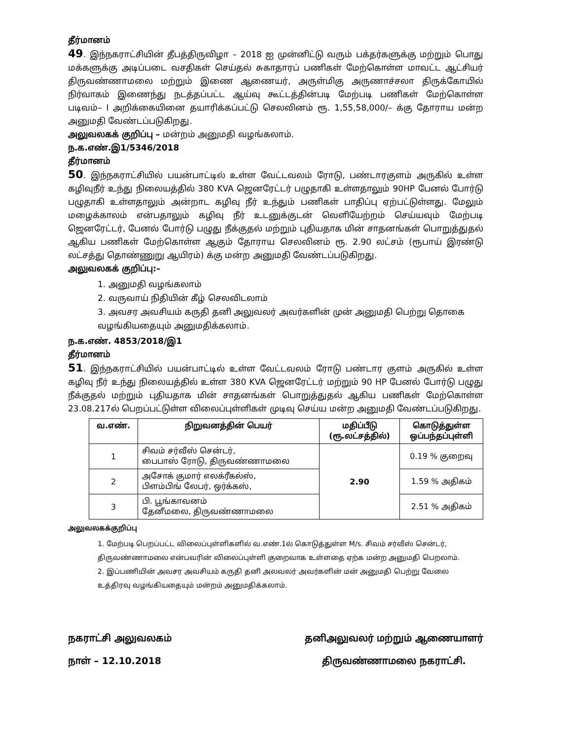தீர்மானம்
49. இந்நகராட்சியின் தீபத்திருவிழா – 2018 ஐ முன்னிட்டு வரும் பக்தர்களுக்கு மற்றும் பொது மக்களுக்கு அடிப்படை வசதிகள் செய்தல் சுகாதாரப் பணிகள் மேற்கொள்ள மாவட்ட ஆட்சியர் திருவண்ணாமலை மற்றும் இணை ஆணையர், அருள்மிகு அருணாச்சலா திருக்கோயில் நிர்வாகம் இணைந்து நடத்தப்பட்ட ஆய்வு கூட்டத்தின்படி மேற்படி பணிகள் மேற்கொள்ள படிவம்– I அறிக்கையினை தயாரிக்கப்பட்டு செலவினம் ரூ. 1,55,58,000/– க்கு தோராய மன்ற அனுமதி வேண்டப்படுகிறது.
அலுவலகக் குறிப்பு – மன்றம் அனுமதி வழங்கலாம்.
ந.க.எண்.இ1/5346/2018
தீர்மானம்
50. இந்நகராட்சியில் பயன்பாட்டில் உள்ள வேட்டவலம் ரோடு, பண்டாரகுளம் அருகில் உள்ள கழிவுநீர் உந்து நிலையத்தில் 380 KVA ஜெனரேட்டர் பழுதாகி உள்ளதாலும் 90HP பேனல் போர்டு பழுதாகி உள்ளதாலும் அன்றாட கழிவு நீர் உந்தும் பணிகள் பாதிப்பு ஏற்பட்டுள்ளது. மேலும் மழைக்காலம் என்பதாலும் கழிவு நீர் உடனுக்குடன் வெளியேற்றம் செய்யவும் மேற்படி ஜெனரேட்டர், பேனல் போர்டு பழுது நீக்குதல் மற்றும் புதியதாக மின் சாதனங்கள் பொறுத்துதல் ஆகிய பணிகள் மேற்கொள்ள ஆகும் தோராய செலவினம் ரூ. 2.90 லட்சம் (ரூபாய் இரண்டு லட்சத்து தொண்ணுறு ஆயிரம்) க்கு மன்ற அனுமதி வேண்டப்படுகிறது.
அலுவலகக் குறிப்பு:–
1. அனுமதி வழங்கலாம்
2. வருவாய் நிதியின் கீழ் செலவிடலாம்
3. அவசர அவசியம் கருதி தனி அலுவலர் அவர்களின் முன் அனுமதி பெற்று தொகை வழங்கியதையும் அனுமதிக்கலாம்.
ந.க.எண். 4853/2018/இ1
தீர்மானம்
51. இந்நகராட்சியில் பயன்பாட்டில் உள்ள வேட்டவலம் ரோடு பண்டார குளம் அருகில் உள்ள கழிவு நீர் உந்து நிலையத்தில் உள்ள 380 KVA ஜெனரேட்டர் மற்றும் 90 HP பேனல் போர்டு பழுது நீக்குதல் மற்றும் புதியதாக மின் சாதனங்கள் பொறுத்துதல் ஆகிய பணிகள் மேற்கொள்ள 23.08.217ல் பெறப்பட்டுள்ள விலைப்புள்ளிகள் முடிவு செய்ய மன்ற அனுமதி வேண்டப்படுகிறது.
| வ.எண். | நிறுவனத்தின் பெயர் | மதிப்பீடு (ரூ.லட்சத்தில்) | கொடுத்துள்ள ஒப்பந்தப்புள்ளி |
| --- | --- | --- | --- |
| 1 | சிவம் சர்வீஸ் சென்டர், பைபாஸ் ரோடு, திருவண்ணாமலை | 2.90 | 0.19 % குறைவு |
| 2 | அசோக் குமார் எலக்ரீகல்ஸ், பிளம்பிங் லேபர், ஒர்க்கஸ், | | 1.59 % அதிகம் |
| 3 | பி. பூங்காவனம் தேனீமலை, திருவண்ணாமலை | | 2.51 % அதிகம் |
அலுவலகக்குறிப்பு
1. மேற்படி பெறப்பட்ட விலைப்புள்ளிகளில் வ.எண்.1ல் கொடுத்துள்ள M/s. சிவம் சர்வீஸ் சென்டர், திருவண்ணாமலை என்பவரின் விலைப்புள்ளி குறைவாக உள்ளதை ஏற்க மன்ற அனுமதி பெறலாம்.
2. இப்பணியின் அவசர அவசியம் கருதி தனி அலவலர் அவர்களின் மன் அனுமதி பெற்று வேலை உத்திரவு வழங்கியதையும் மன்றம் அனுமதிக்கலாம்.
நகராட்சி அலுவலகம்
நாள் – 12.10.2018
தனிஅலுவலர் மற்றும் ஆணையாளர்
திருவண்ணாமலை நகராட்சி.